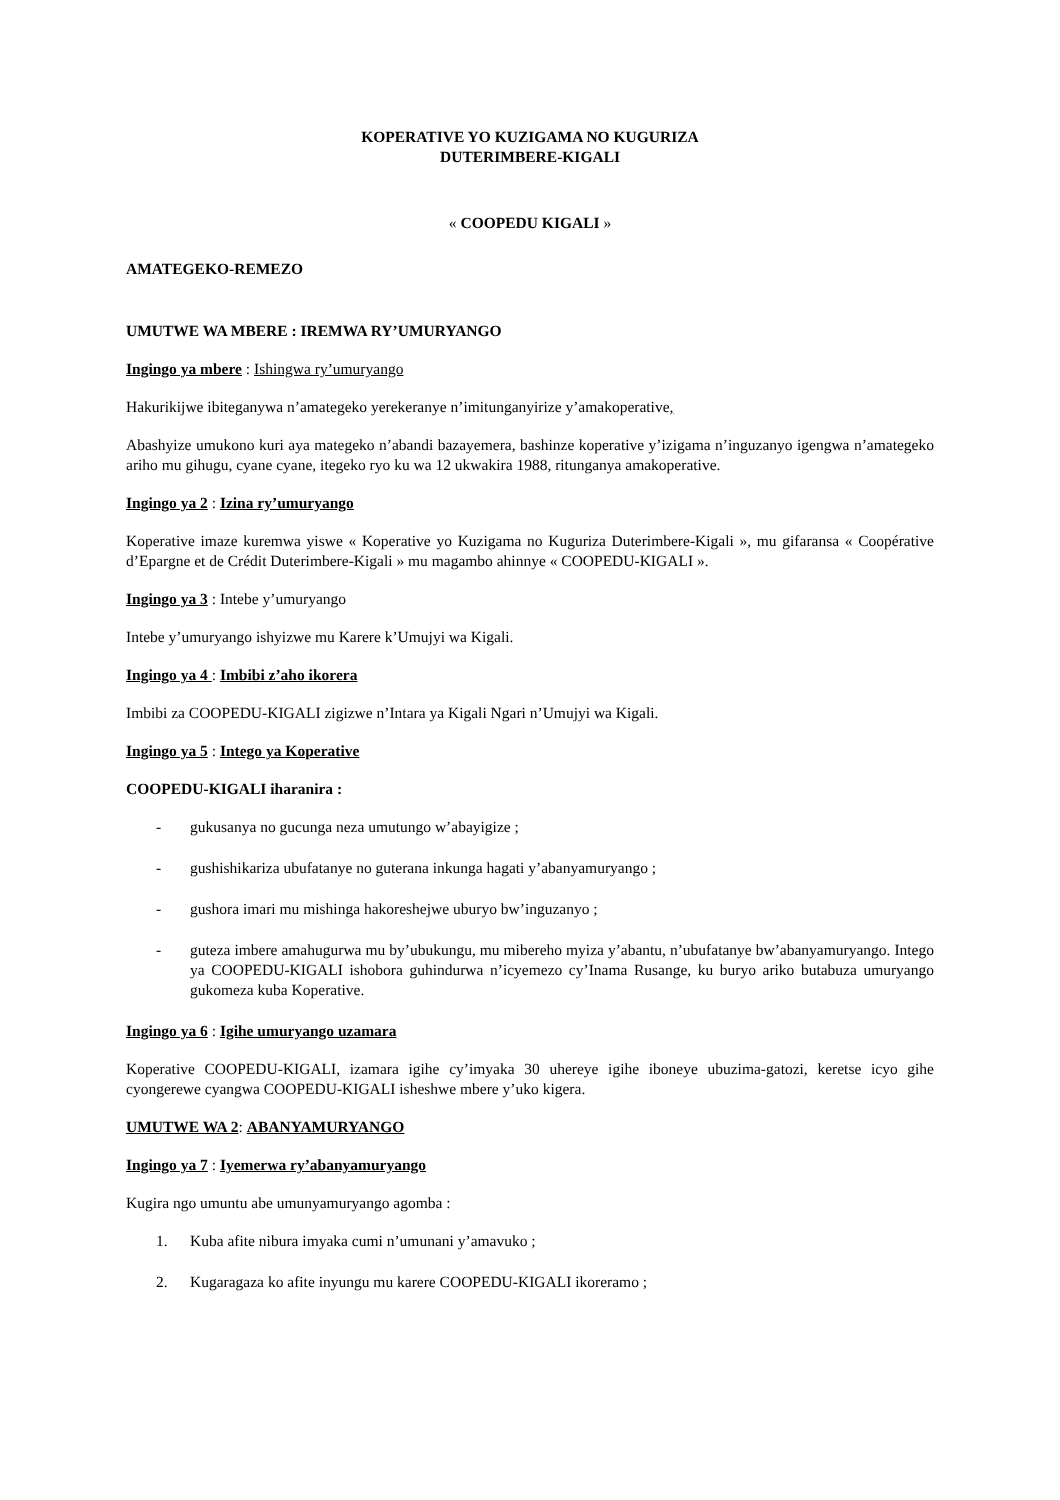KOPERATIVE YO KUZIGAMA NO KUGURIZA
DUTERIMBERE-KIGALI
« COOPEDU KIGALI »
AMATEGEKO-REMEZO
UMUTWE WA MBERE : IREMWA RY’UMURYANGO
Ingingo ya mbere : Ishingwa ry’umuryango
Hakurikijwe ibiteganywa n’amategeko yerekeranye n’imitunganyirize y’amakoperative,
Abashyize umukono kuri aya mategeko n’abandi bazayemera, bashinze koperative y’izigama n’inguzanyo igengwa n’amategeko ariho mu gihugu, cyane cyane, itegeko ryo ku wa 12 ukwakira 1988, ritunganya amakoperative.
Ingingo ya 2 : Izina ry’umuryango
Koperative imaze kuremwa yiswe « Koperative yo Kuzigama no Kuguriza Duterimbere-Kigali », mu gifaransa « Coopérative d’Epargne et de Crédit Duterimbere-Kigali » mu magambo ahinnye « COOPEDU-KIGALI ».
Ingingo ya 3 : Intebe y’umuryango
Intebe y’umuryango ishyizwe mu Karere k’Umujyi wa Kigali.
Ingingo ya 4 : Imbibi z’aho ikorera
Imbibi za COOPEDU-KIGALI zigizwe n’Intara ya Kigali Ngari n’Umujyi wa Kigali.
Ingingo ya 5 : Intego ya Koperative
COOPEDU-KIGALI iharanira :
- gukusanya no gucunga neza umutungo w’abayigize ;
- gushishikariza ubufatanye no guterana inkunga hagati y’abanyamuryango ;
- gushora imari mu mishinga hakoreshejwe uburyo bw’inguzanyo ;
- guteza imbere amahugurwa mu by’ubukungu, mu mibereho myiza y’abantu, n’ubufatanye bw’abanyamuryango. Intego ya COOPEDU-KIGALI ishobora guhindurwa n’icyemezo cy’Inama Rusange, ku buryo ariko butabuza umuryango gukomeza kuba Koperative.
Ingingo ya 6 : Igihe umuryango uzamara
Koperative COOPEDU-KIGALI, izamara igihe cy’imyaka 30 uhereye igihe iboneye ubuzima-gatozi, keretse icyo gihe cyongerewe cyangwa COOPEDU-KIGALI isheshwe mbere y’uko kigera.
UMUTWE WA 2: ABANYAMURYANGO
Ingingo ya 7 : Iyemerwa ry’abanyamuryango
Kugira ngo umuntu abe umunyamuryango agomba :
1. Kuba afite nibura imyaka cumi n’umunani y’amavuko ;
2. Kugaragaza ko afite inyungu mu karere COOPEDU-KIGALI ikoreramo ;